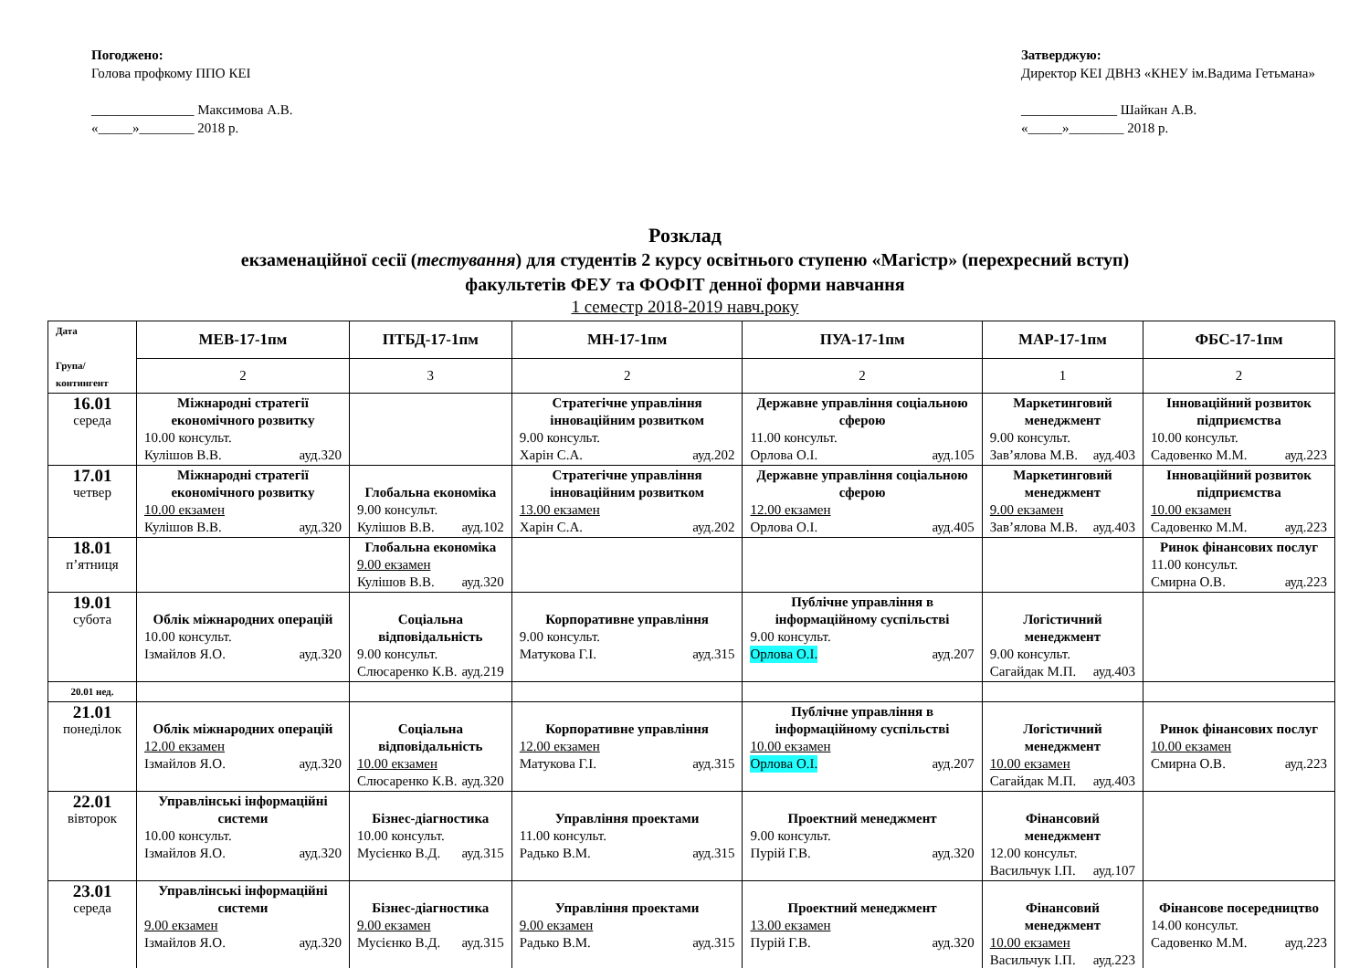Погоджено:
Голова профкому ППО КЕІ
_______________ Максимова А.В.
«_____»________ 2018 р.
Затверджую:
Директор КЕІ ДВНЗ «КНЕУ ім.Вадима Гетьмана»
______________ Шайкан А.В.
«_____»________ 2018 р.
Розклад
екзаменаційної сесії (тестування) для студентів 2 курсу освітнього ступеню «Магістр» (перехресний вступ)
факультетів ФЕУ та ФОФІТ денної форми навчання
1 семестр 2018-2019 навч.року
| Дата Група/ контингент | МЕВ-17-1пм | ПТБД-17-1пм | МН-17-1пм | ПУА-17-1пм | МАР-17-1пм | ФБС-17-1пм |
| | 2 | 3 | 2 | 2 | 1 | 2 |
| 16.01 середа | Міжнародні стратегії економічного розвитку 10.00 консульт. Кулішов В.В. ауд.320 | | Стратегічне управління інноваційним розвитком 9.00 консульт. Харін С.А. ауд.202 | Державне управління соціальною сферою 11.00 консульт. Орлова О.І. ауд.105 | Маркетинговий менеджмент 9.00 консульт. Зав’ялова М.В. ауд.403 | Інноваційний розвиток підприємства 10.00 консульт. Садовенко М.М. ауд.223 |
| 17.01 четвер | Міжнародні стратегії економічного розвитку 10.00 екзамен Кулішов В.В. ауд.320 | Глобальна економіка 9.00 консульт. Кулішов В.В. ауд.102 | Стратегічне управління інноваційним розвитком 13.00 екзамен Харін С.А. ауд.202 | Державне управління соціальною сферою 12.00 екзамен Орлова О.І. ауд.405 | Маркетинговий менеджмент 9.00 екзамен Зав’ялова М.В. ауд.403 | Інноваційний розвиток підприємства 10.00 екзамен Садовенко М.М. ауд.223 |
| 18.01 п’ятниця | | Глобальна економіка 9.00 екзамен Кулішов В.В. ауд.320 | | | | Ринок фінансових послуг 11.00 консульт. Смирна О.В. ауд.223 |
| 19.01 субота | Облік міжнародних операцій 10.00 консульт. Ізмайлов Я.О. ауд.320 | Соціальна відповідальність 9.00 консульт. Слюсаренко К.В. ауд.219 | Корпоративне управління 9.00 консульт. Матукова Г.І. ауд.315 | Публічне управління в інформаційному суспільстві 9.00 консульт. Орлова О.І. ауд.207 | Логістичний менеджмент 9.00 консульт. Сагайдак М.П. ауд.403 | |
| 20.01 нед. | | | | | | |
| 21.01 понеділок | Облік міжнародних операцій 12.00 екзамен Ізмайлов Я.О. ауд.320 | Соціальна відповідальність 10.00 екзамен Слюсаренко К.В. ауд.320 | Корпоративне управління 12.00 екзамен Матукова Г.І. ауд.315 | Публічне управління в інформаційному суспільстві 10.00 екзамен Орлова О.І. ауд.207 | Логістичний менеджмент 10.00 екзамен Сагайдак М.П. ауд.403 | Ринок фінансових послуг 10.00 екзамен Смирна О.В. ауд.223 |
| 22.01 вівторок | Управлінські інформаційні системи 10.00 консульт. Ізмайлов Я.О. ауд.320 | Бізнес-діагностика 10.00 консульт. Мусієнко В.Д. ауд.315 | Управління проектами 11.00 консульт. Радько В.М. ауд.315 | Проектний менеджмент 9.00 консульт. Пурій Г.В. ауд.320 | Фінансовий менеджмент 12.00 консульт. Васильчук І.П. ауд.107 | |
| 23.01 середа | Управлінські інформаційні системи 9.00 екзамен Ізмайлов Я.О. ауд.320 | Бізнес-діагностика 9.00 екзамен Мусієнко В.Д. ауд.315 | Управління проектами 9.00 екзамен Радько В.М. ауд.315 | Проектний менеджмент 13.00 екзамен Пурій Г.В. ауд.320 | Фінансовий менеджмент 10.00 екзамен Васильчук І.П. ауд.223 | Фінансове посередництво 14.00 консульт. Садовенко М.М. ауд.223 |